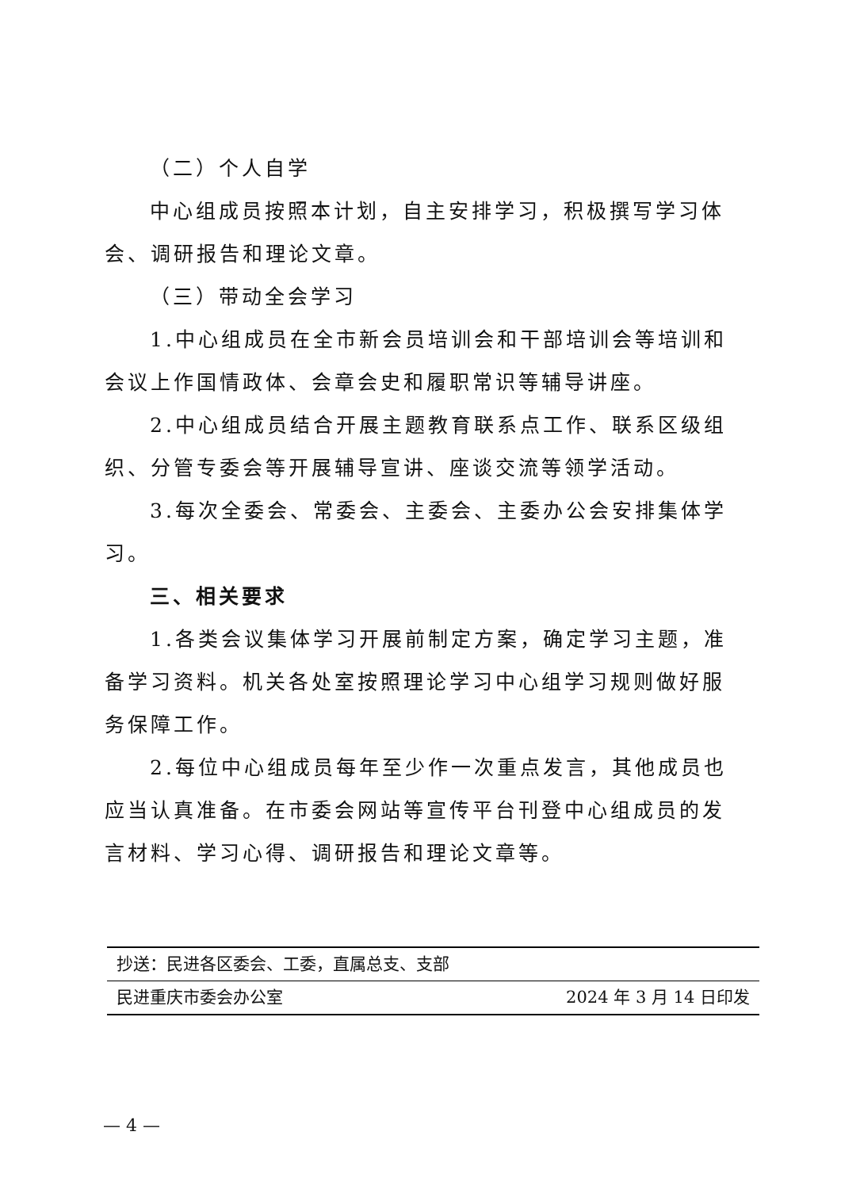（二）个人自学
中心组成员按照本计划，自主安排学习，积极撰写学习体会、调研报告和理论文章。
（三）带动全会学习
1.中心组成员在全市新会员培训会和干部培训会等培训和会议上作国情政体、会章会史和履职常识等辅导讲座。
2.中心组成员结合开展主题教育联系点工作、联系区级组织、分管专委会等开展辅导宣讲、座谈交流等领学活动。
3.每次全委会、常委会、主委会、主委办公会安排集体学习。
三、相关要求
1.各类会议集体学习开展前制定方案，确定学习主题，准备学习资料。机关各处室按照理论学习中心组学习规则做好服务保障工作。
2.每位中心组成员每年至少作一次重点发言，其他成员也应当认真准备。在市委会网站等宣传平台刊登中心组成员的发言材料、学习心得、调研报告和理论文章等。
抄送：民进各区委会、工委，直属总支、支部
民进重庆市委会办公室 2024 年 3 月 14 日印发
— 4 —